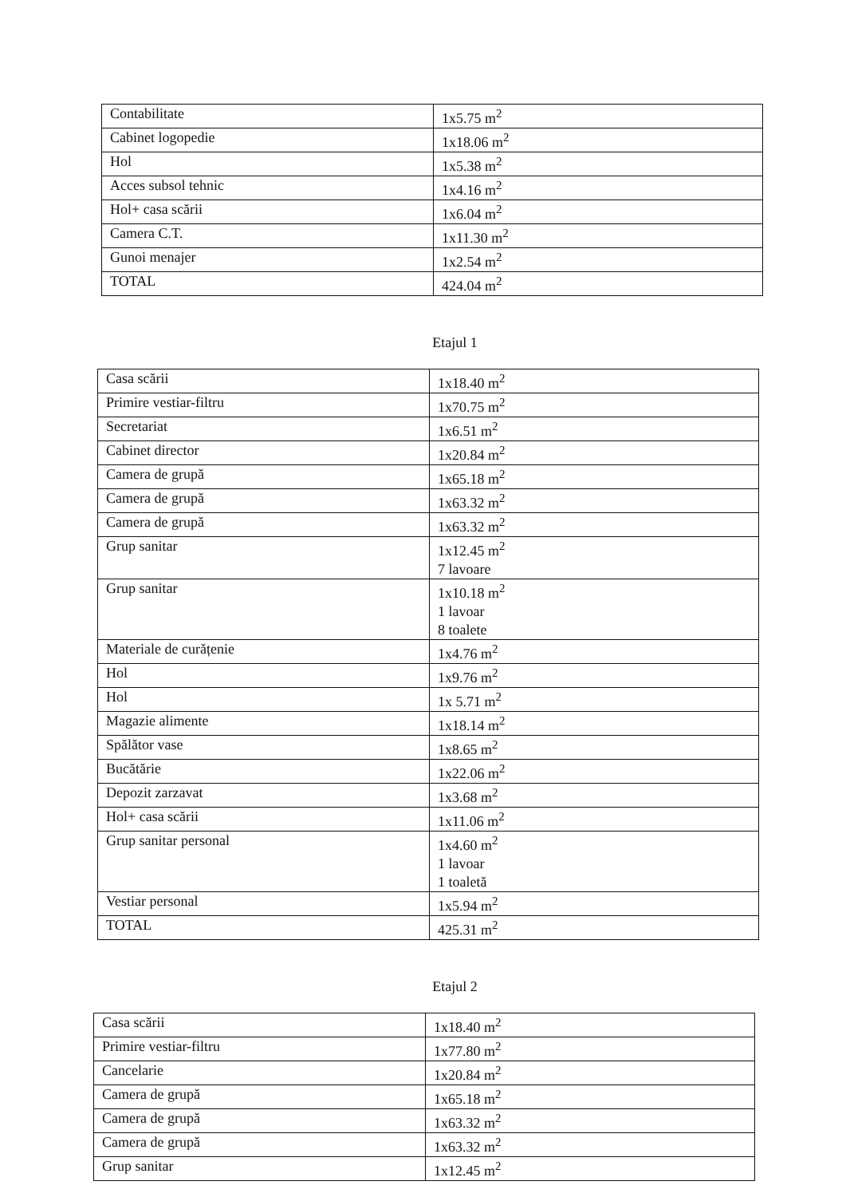| Contabilitate | 1x5.75 m<sup>2</sup> |
| Cabinet logopedie | 1x18.06 m<sup>2</sup> |
| Hol | 1x5.38 m<sup>2</sup> |
| Acces subsol tehnic | 1x4.16 m<sup>2</sup> |
| Hol+ casa scării | 1x6.04 m<sup>2</sup> |
| Camera C.T. | 1x11.30 m<sup>2</sup> |
| Gunoi menajer | 1x2.54 m<sup>2</sup> |
| TOTAL | 424.04 m<sup>2</sup> |
Etajul 1
| Casa scării | 1x18.40 m<sup>2</sup> |
| Primire vestiar-filtru | 1x70.75 m<sup>2</sup> |
| Secretariat | 1x6.51 m<sup>2</sup> |
| Cabinet director | 1x20.84 m<sup>2</sup> |
| Camera de grupă | 1x65.18 m<sup>2</sup> |
| Camera de grupă | 1x63.32 m<sup>2</sup> |
| Camera de grupă | 1x63.32 m<sup>2</sup> |
| Grup sanitar | 1x12.45 m<sup>2</sup> 7 lavoare |
| Grup sanitar | 1x10.18 m<sup>2</sup> 1 lavoar 8 toalete |
| Materiale de curățenie | 1x4.76 m<sup>2</sup> |
| Hol | 1x9.76 m<sup>2</sup> |
| Hol | 1x 5.71 m<sup>2</sup> |
| Magazie alimente | 1x18.14 m<sup>2</sup> |
| Spălător vase | 1x8.65 m<sup>2</sup> |
| Bucătărie | 1x22.06 m<sup>2</sup> |
| Depozit zarzavat | 1x3.68 m<sup>2</sup> |
| Hol+ casa scării | 1x11.06 m<sup>2</sup> |
| Grup sanitar personal | 1x4.60 m<sup>2</sup> 1 lavoar 1 toaletă |
| Vestiar personal | 1x5.94 m<sup>2</sup> |
| TOTAL | 425.31 m<sup>2</sup> |
Etajul 2
| Casa scării | 1x18.40 m<sup>2</sup> |
| Primire vestiar-filtru | 1x77.80 m<sup>2</sup> |
| Cancelarie | 1x20.84 m<sup>2</sup> |
| Camera de grupă | 1x65.18 m<sup>2</sup> |
| Camera de grupă | 1x63.32 m<sup>2</sup> |
| Camera de grupă | 1x63.32 m<sup>2</sup> |
| Grup sanitar | 1x12.45 m<sup>2</sup> |